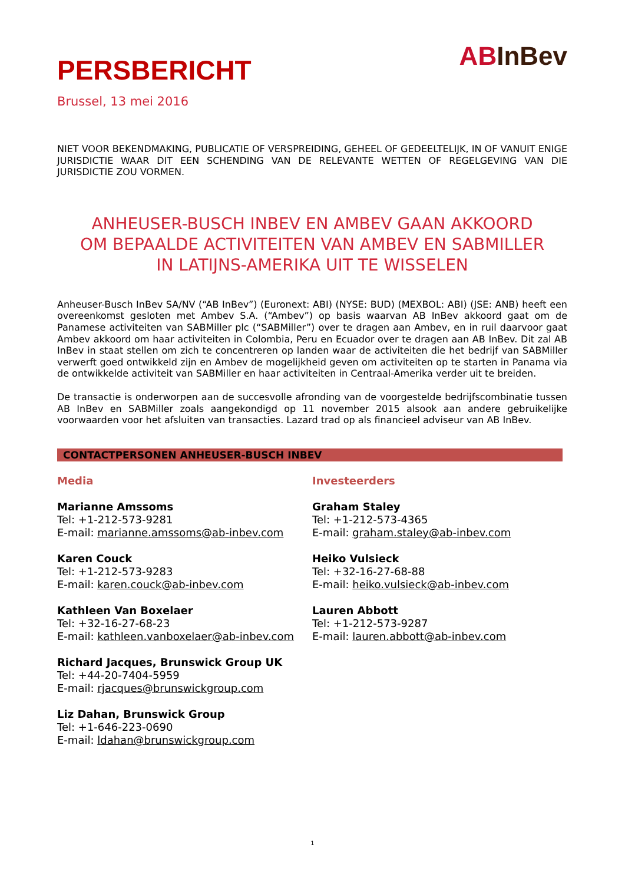PERSBERICHT
Brussel, 13 mei 2016
ABInBev
NIET VOOR BEKENDMAKING, PUBLICATIE OF VERSPREIDING, GEHEEL OF GEDEELTELIJK, IN OF VANUIT ENIGE JURISDICTIE WAAR DIT EEN SCHENDING VAN DE RELEVANTE WETTEN OF REGELGEVING VAN DIE JURISDICTIE ZOU VORMEN.
ANHEUSER-BUSCH INBEV EN AMBEV GAAN AKKOORD
OM BEPAALDE ACTIVITEITEN VAN AMBEV EN SABMILLER
IN LATIJNS-AMERIKA UIT TE WISSELEN
Anheuser-Busch InBev SA/NV (“AB InBev”) (Euronext: ABI) (NYSE: BUD) (MEXBOL: ABI) (JSE: ANB) heeft een overeenkomst gesloten met Ambev S.A. (“Ambev”) op basis waarvan AB InBev akkoord gaat om de Panamese activiteiten van SABMiller plc (“SABMiller”) over te dragen aan Ambev, en in ruil daarvoor gaat Ambev akkoord om haar activiteiten in Colombia, Peru en Ecuador over te dragen aan AB InBev. Dit zal AB InBev in staat stellen om zich te concentreren op landen waar de activiteiten die het bedrijf van SABMiller verwerft goed ontwikkeld zijn en Ambev de mogelijkheid geven om activiteiten op te starten in Panama via de ontwikkelde activiteit van SABMiller en haar activiteiten in Centraal-Amerika verder uit te breiden.
De transactie is onderworpen aan de succesvolle afronding van de voorgestelde bedrijfscombinatie tussen AB InBev en SABMiller zoals aangekondigd op 11 november 2015 alsook aan andere gebruikelijke voorwaarden voor het afsluiten van transacties. Lazard trad op als financieel adviseur van AB InBev.
CONTACTPERSONEN ANHEUSER-BUSCH INBEV
Media
Marianne Amssoms
Tel: +1-212-573-9281
E-mail: marianne.amssoms@ab-inbev.com
Karen Couck
Tel: +1-212-573-9283
E-mail: karen.couck@ab-inbev.com
Kathleen Van Boxelaer
Tel: +32-16-27-68-23
E-mail: kathleen.vanboxelaer@ab-inbev.com
Richard Jacques, Brunswick Group UK
Tel: +44-20-7404-5959
E-mail: rjacques@brunswickgroup.com
Liz Dahan, Brunswick Group
Tel: +1-646-223-0690
E-mail: ldahan@brunswickgroup.com
Investeerders
Graham Staley
Tel: +1-212-573-4365
E-mail: graham.staley@ab-inbev.com
Heiko Vulsieck
Tel: +32-16-27-68-88
E-mail: heiko.vulsieck@ab-inbev.com
Lauren Abbott
Tel: +1-212-573-9287
E-mail: lauren.abbott@ab-inbev.com
1